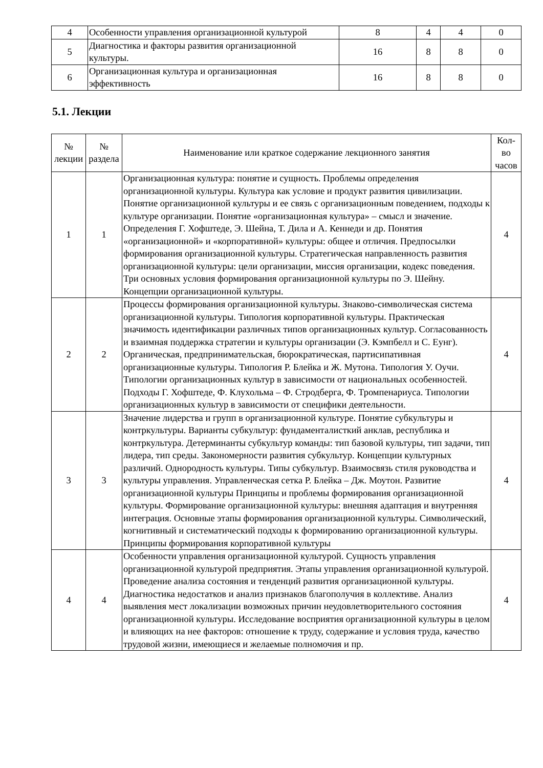| 4 | Особенности управления организационной культурой | 8 | 4 | 4 | 0 |
| 5 | Диагностика и факторы развития организационной культуры. | 16 | 8 | 8 | 0 |
| 6 | Организационная культура и организационная эффективность | 16 | 8 | 8 | 0 |
5.1. Лекции
| № лекции | № раздела | Наименование или краткое содержание лекционного занятия | Кол- во часов |
| --- | --- | --- | --- |
| 1 | 1 | Организационная культура: понятие и сущность. Проблемы определения организационной культуры. Культура как условие и продукт развития цивилизации. Понятие организационной культуры и ее связь с организационным поведением, подходы к культуре организации. Понятие «организационная культура» – смысл и значение. Определения Г. Хофштеде, Э. Шейна, Т. Дила и А. Кеннеди и др. Понятия «организационной» и «корпоративной» культуры: общее и отличия. Предпосылки формирования организационной культуры. Стратегическая направленность развития организационной культуры: цели организации, миссия организации, кодекс поведения. Три основных условия формирования организационной культуры по Э. Шейну. Концепции организационной культуры. | 4 |
| 2 | 2 | Процессы формирования организационной культуры. Знаково-символическая система организационной культуры. Типология корпоративной культуры. Практическая значимость идентификации различных типов организационных культур. Согласованность и взаимная поддержка стратегии и культуры организации (Э. Кэмпбелл и С. Еунг). Органическая, предпринимательская, бюрократическая, партисипативная организационные культуры. Типология Р. Блейка и Ж. Мутона. Типология У. Оучи. Типологии организационных культур в зависимости от национальных особенностей. Подходы Г. Хофштеде, Ф. Клухольма – Ф. Стродберга, Ф. Тромпенариуса. Типологии организационных культур в зависимости от специфики деятельности. | 4 |
| 3 | 3 | Значение лидерства и групп в организационной культуре. Понятие субкультуры и контркультуры. Варианты субкультур: фундаменталисткий анклав, республика и контркультура. Детерминанты субкультур команды: тип базовой культуры, тип задачи, тип лидера, тип среды. Закономерности развития субкультур. Концепции культурных различий. Однородность культуры. Типы субкультур. Взаимосвязь стиля руководства и культуры управления. Управленческая сетка Р. Блейка – Дж. Моутон. Развитие организационной культуры Принципы и проблемы формирования организационной культуры. Формирование организационной культуры: внешняя адаптация и внутренняя интеграция. Основные этапы формирования организационной культуры. Символический, когнитивный и систематический подходы к формированию организационной культуры. Принципы формирования корпоративной культуры | 4 |
| 4 | 4 | Особенности управления организационной культурой. Сущность управления организационной культурой предприятия. Этапы управления организационной культурой. Проведение анализа состояния и тенденций развития организационной культуры. Диагностика недостатков и анализ признаков благополучия в коллективе. Анализ выявления мест локализации возможных причин неудовлетворительного состояния организационной культуры. Исследование восприятия организационной культуры в целом и влияющих на нее факторов: отношение к труду, содержание и условия труда, качество трудовой жизни, имеющиеся и желаемые полномочия и пр. | 4 |